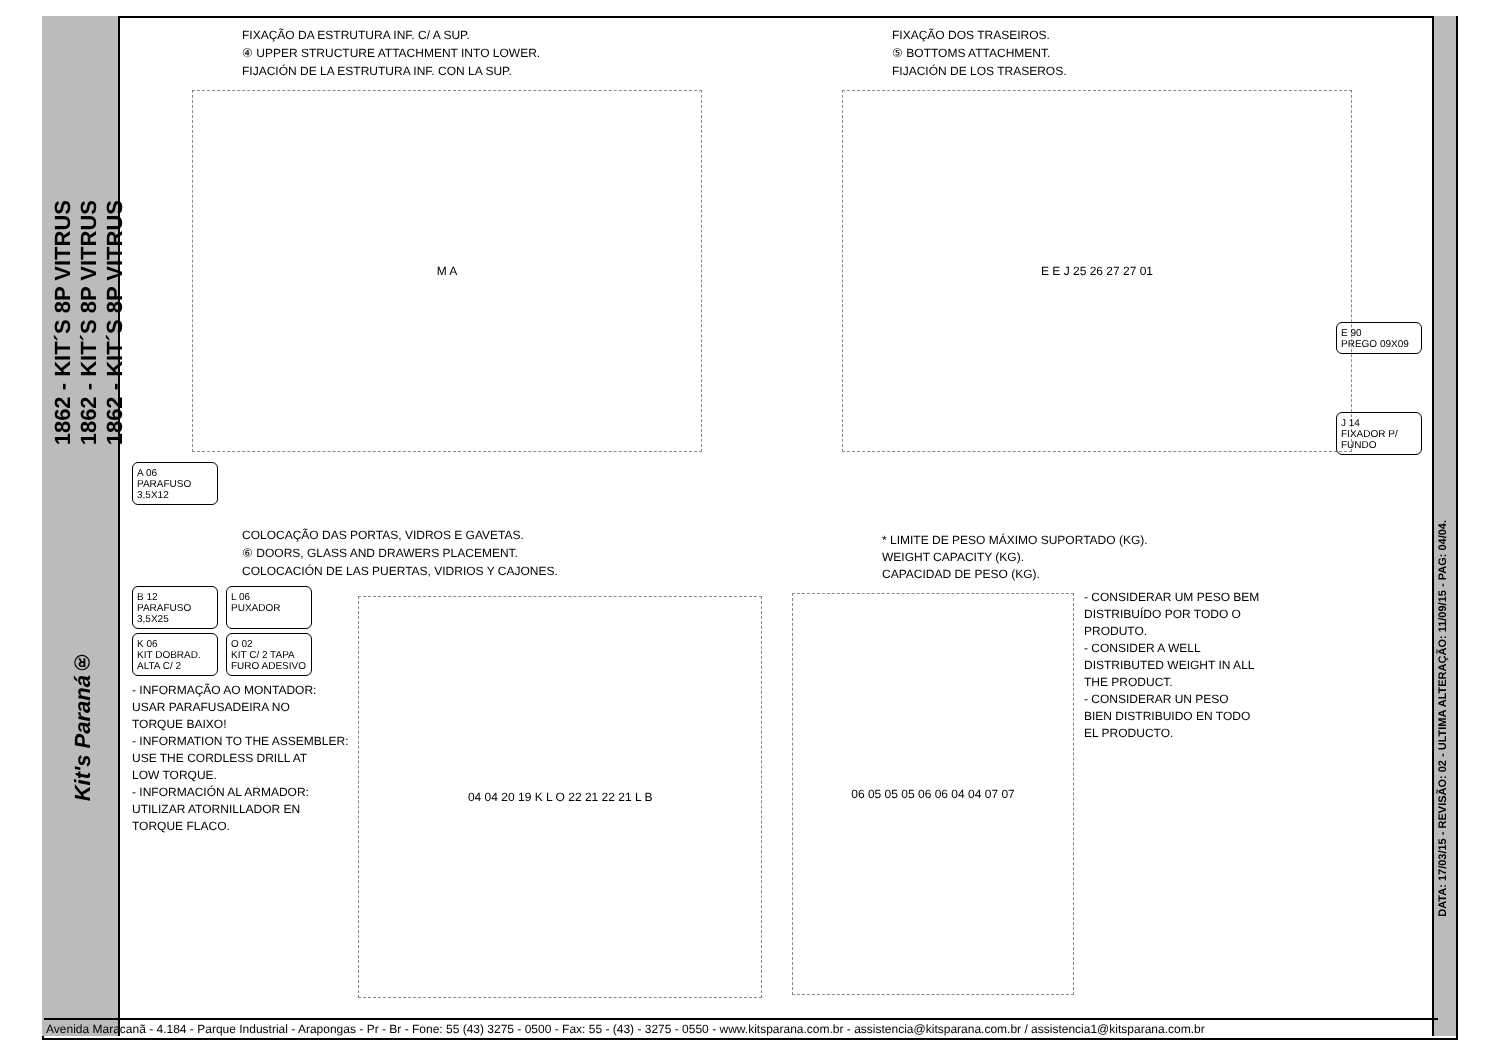1862 - KIT´S 8P VITRUS
1862 - KIT´S 8P VITRUS
1862 - KIT´S 8P VITRUS
Kit's Paraná®
DATA: 17/03/15 - REVISÃO: 02 - ULTIMA ALTERAÇÃO: 11/09/15 - PAG: 04/04.
FIXAÇÃO DA ESTRUTURA INF. C/ A SUP.
④ UPPER STRUCTURE ATTACHMENT INTO LOWER.
FIJACIÓN DE LA ESTRUTURA INF. CON LA SUP.
M A
A 06
PARAFUSO 3,5X12
FIXAÇÃO DOS TRASEIROS.
⑤ BOTTOMS ATTACHMENT.
FIJACIÓN DE LOS TRASEROS.
E E J 25 26 27 27 01
E 90
PREGO 09X09
J 14
FIXADOR P/ FUNDO
COLOCAÇÃO DAS PORTAS, VIDROS E GAVETAS.
⑥ DOORS, GLASS AND DRAWERS PLACEMENT.
COLOCACIÓN DE LAS PUERTAS, VIDRIOS Y CAJONES.
B 12
PARAFUSO 3,5X25
L 06
PUXADOR
K 06
KIT DOBRAD. ALTA C/ 2
O 02
KIT C/ 2 TAPA FURO ADESIVO
- INFORMAÇÃO AO MONTADOR:
USAR PARAFUSADEIRA NO
TORQUE BAIXO!
- INFORMATION TO THE ASSEMBLER:
USE THE CORDLESS DRILL AT
LOW TORQUE.
- INFORMACIÓN AL ARMADOR:
UTILIZAR ATORNILLADOR EN
TORQUE FLACO.
04 04 20 19 K L O 22 21 22 21 L B
* LIMITE DE PESO MÁXIMO SUPORTADO (KG).
WEIGHT CAPACITY (KG).
CAPACIDAD DE PESO (KG).
06 05 05 05 06 06 04 04 07 07
- CONSIDERAR UM PESO BEM
DISTRIBUÍDO POR TODO O
PRODUTO.
- CONSIDER A WELL
DISTRIBUTED WEIGHT IN ALL
THE PRODUCT.
- CONSIDERAR UN PESO
BIEN DISTRIBUIDO EN TODO
EL PRODUCTO.
Avenida Maracanã - 4.184 - Parque Industrial - Arapongas - Pr - Br - Fone: 55 (43) 3275 - 0500 - Fax: 55 - (43) - 3275 - 0550 - www.kitsparana.com.br - assistencia@kitsparana.com.br / assistencia1@kitsparana.com.br